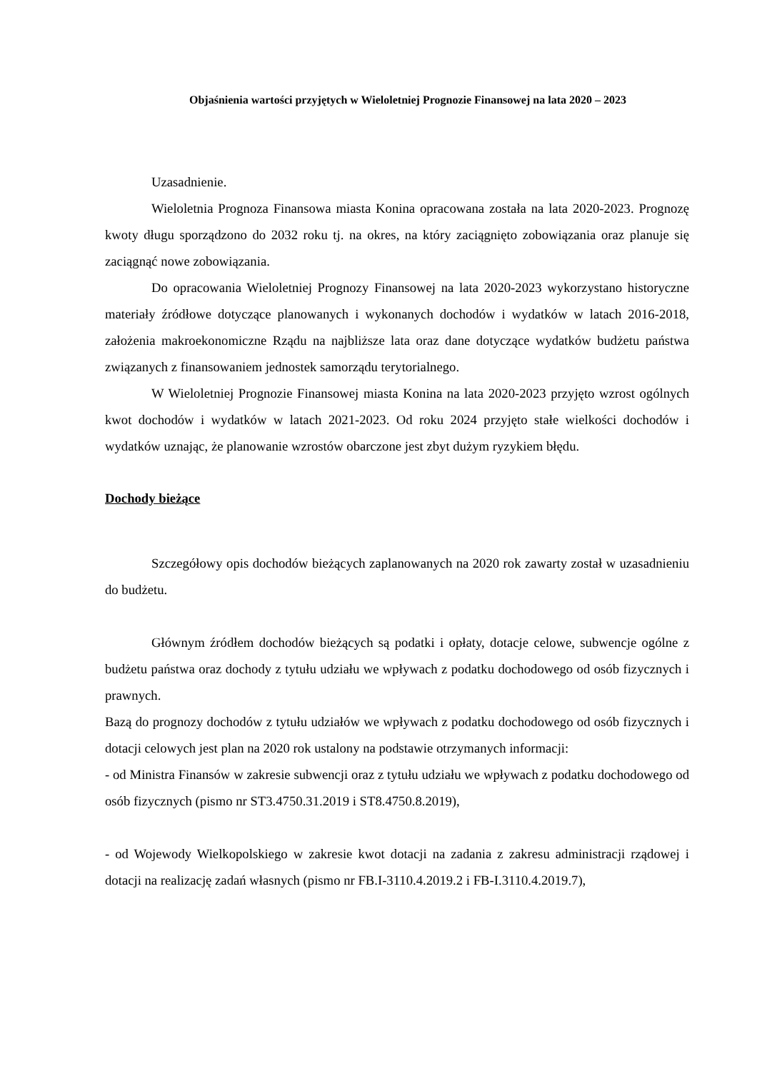Objaśnienia wartości przyjętych w Wieloletniej Prognozie Finansowej na lata 2020 – 2023
Uzasadnienie.
Wieloletnia Prognoza Finansowa miasta Konina opracowana została na lata 2020-2023. Prognozę kwoty długu sporządzono do 2032 roku tj. na okres, na który zaciągnięto zobowiązania oraz planuje się zaciągnąć nowe zobowiązania.
Do opracowania Wieloletniej Prognozy Finansowej na lata 2020-2023 wykorzystano historyczne materiały źródłowe dotyczące planowanych i wykonanych dochodów i wydatków w latach 2016-2018, założenia makroekonomiczne Rządu na najbliższe lata oraz dane dotyczące wydatków budżetu państwa związanych z finansowaniem jednostek samorządu terytorialnego.
W Wieloletniej Prognozie Finansowej miasta Konina na lata 2020-2023 przyjęto wzrost ogólnych kwot dochodów i wydatków w latach 2021-2023. Od roku 2024 przyjęto stałe wielkości dochodów i wydatków uznając, że planowanie wzrostów obarczone jest zbyt dużym ryzykiem błędu.
Dochody bieżące
Szczegółowy opis dochodów bieżących zaplanowanych na 2020 rok zawarty został w uzasadnieniu do budżetu.
Głównym źródłem dochodów bieżących są podatki i opłaty, dotacje celowe, subwencje ogólne z budżetu państwa oraz dochody z tytułu udziału we wpływach z podatku dochodowego od osób fizycznych i prawnych.
Bazą do prognozy dochodów z tytułu udziałów we wpływach z podatku dochodowego od osób fizycznych i dotacji celowych jest plan na 2020 rok ustalony na podstawie otrzymanych informacji:
- od Ministra Finansów w zakresie subwencji oraz z tytułu udziału we wpływach z podatku dochodowego od osób fizycznych (pismo nr ST3.4750.31.2019 i ST8.4750.8.2019),
- od Wojewody Wielkopolskiego w zakresie kwot dotacji na zadania z zakresu administracji rządowej i dotacji na realizację zadań własnych (pismo nr FB.I-3110.4.2019.2 i FB-I.3110.4.2019.7),